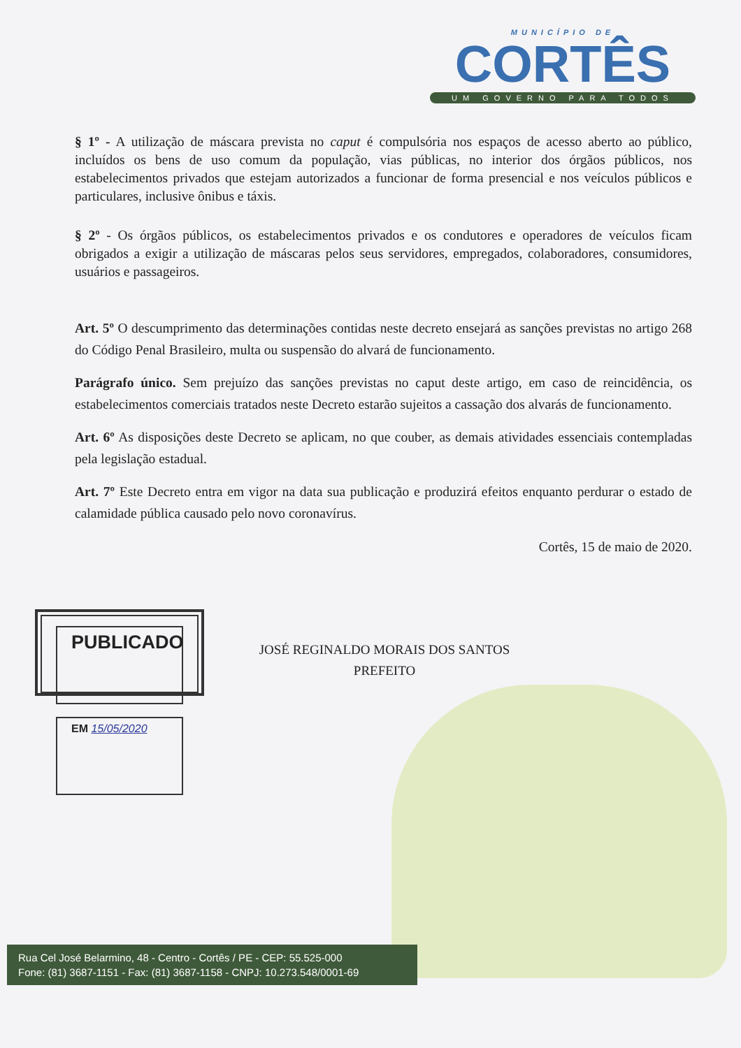MUNICÍPIO DE
CORTÊS
UM GOVERNO PARA TODOS
§ 1º - A utilização de máscara prevista no caput é compulsória nos espaços de acesso aberto ao público, incluídos os bens de uso comum da população, vias públicas, no interior dos órgãos públicos, nos estabelecimentos privados que estejam autorizados a funcionar de forma presencial e nos veículos públicos e particulares, inclusive ônibus e táxis.
§ 2º - Os órgãos públicos, os estabelecimentos privados e os condutores e operadores de veículos ficam obrigados a exigir a utilização de máscaras pelos seus servidores, empregados, colaboradores, consumidores, usuários e passageiros.
Art. 5º O descumprimento das determinações contidas neste decreto ensejará as sanções previstas no artigo 268 do Código Penal Brasileiro, multa ou suspensão do alvará de funcionamento.
Parágrafo único. Sem prejuízo das sanções previstas no caput deste artigo, em caso de reincidência, os estabelecimentos comerciais tratados neste Decreto estarão sujeitos a cassação dos alvarás de funcionamento.
Art. 6º As disposições deste Decreto se aplicam, no que couber, as demais atividades essenciais contempladas pela legislação estadual.
Art. 7º Este Decreto entra em vigor na data sua publicação e produzirá efeitos enquanto perdurar o estado de calamidade pública causado pelo novo coronavírus.
Cortês, 15 de maio de 2020.
PUBLICADO
EM 15/05/2020
JOSÉ REGINALDO MORAIS DOS SANTOS
PREFEITO
Rua Cel José Belarmino, 48 - Centro - Cortês / PE - CEP: 55.525-000
Fone: (81) 3687-1151 - Fax: (81) 3687-1158 - CNPJ: 10.273.548/0001-69